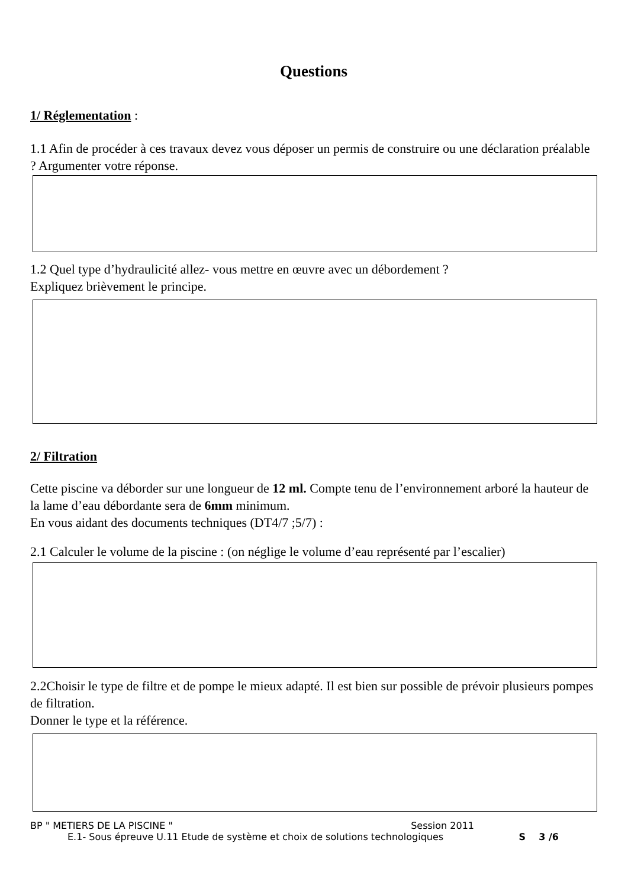Questions
1/ Réglementation :
1.1 Afin de procéder à ces travaux devez vous déposer un permis de construire ou une déclaration préalable ? Argumenter votre réponse.
1.2 Quel type d’hydraulicité allez- vous mettre en œuvre avec un débordement ?
Expliquez brièvement le principe.
2/ Filtration
Cette piscine va déborder sur une longueur de 12 ml. Compte tenu de l’environnement arboré la hauteur de la lame d’eau débordante sera de 6mm minimum.
En vous aidant des documents techniques (DT4/7 ;5/7) :
2.1 Calculer le volume de la piscine : (on néglige le volume d’eau représenté par l’escalier)
2.2Choisir le type de filtre et de pompe le mieux adapté. Il est bien sur possible de prévoir plusieurs pompes de filtration.
Donner le type et la référence.
BP " METIERS DE LA PISCINE " Session 2011
E.1- Sous épreuve U.11 Etude de système et choix de solutions technologiques S 3 /6